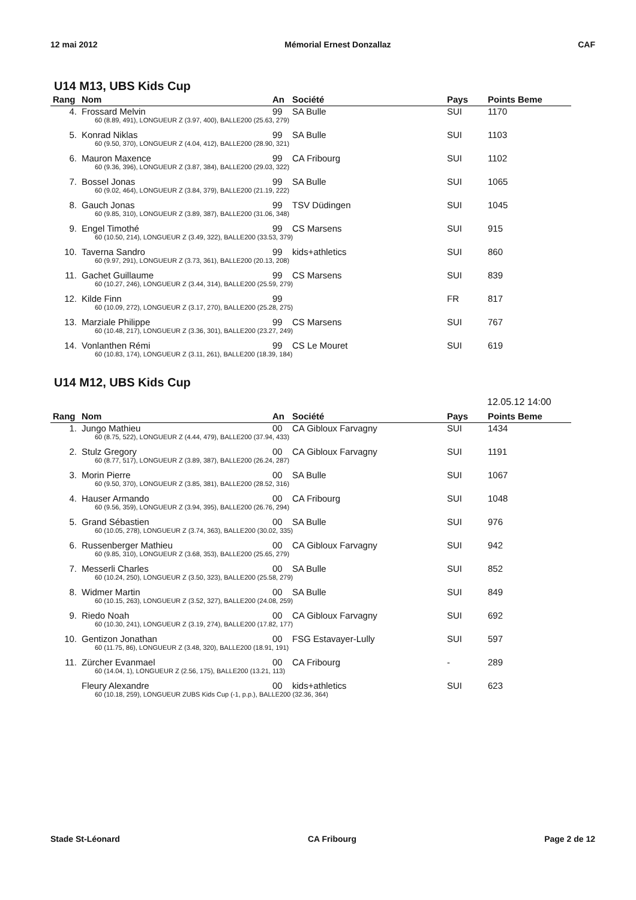12 mai 2012 Mémorial Ernest Donzallaz CAF
U14 M13, UBS Kids Cup
| Rang | Nom | An | Société | Pays | Points Beme |
| --- | --- | --- | --- | --- | --- |
| 4. | Frossard Melvin | 99 | SA Bulle | SUI | 1170 |
| | 60 (8.89, 491), LONGUEUR Z (3.97, 400), BALLE200 (25.63, 279) | | | | |
| 5. | Konrad Niklas | 99 | SA Bulle | SUI | 1103 |
| | 60 (9.50, 370), LONGUEUR Z (4.04, 412), BALLE200 (28.90, 321) | | | | |
| 6. | Mauron Maxence | 99 | CA Fribourg | SUI | 1102 |
| | 60 (9.36, 396), LONGUEUR Z (3.87, 384), BALLE200 (29.03, 322) | | | | |
| 7. | Bossel Jonas | 99 | SA Bulle | SUI | 1065 |
| | 60 (9.02, 464), LONGUEUR Z (3.84, 379), BALLE200 (21.19, 222) | | | | |
| 8. | Gauch Jonas | 99 | TSV Düdingen | SUI | 1045 |
| | 60 (9.85, 310), LONGUEUR Z (3.89, 387), BALLE200 (31.06, 348) | | | | |
| 9. | Engel Timothé | 99 | CS Marsens | SUI | 915 |
| | 60 (10.50, 214), LONGUEUR Z (3.49, 322), BALLE200 (33.53, 379) | | | | |
| 10. | Taverna Sandro | 99 | kids+athletics | SUI | 860 |
| | 60 (9.97, 291), LONGUEUR Z (3.73, 361), BALLE200 (20.13, 208) | | | | |
| 11. | Gachet Guillaume | 99 | CS Marsens | SUI | 839 |
| | 60 (10.27, 246), LONGUEUR Z (3.44, 314), BALLE200 (25.59, 279) | | | | |
| 12. | Kilde Finn | 99 | | FR | 817 |
| | 60 (10.09, 272), LONGUEUR Z (3.17, 270), BALLE200 (25.28, 275) | | | | |
| 13. | Marziale Philippe | 99 | CS Marsens | SUI | 767 |
| | 60 (10.48, 217), LONGUEUR Z (3.36, 301), BALLE200 (23.27, 249) | | | | |
| 14. | Vonlanthen Rémi | 99 | CS Le Mouret | SUI | 619 |
| | 60 (10.83, 174), LONGUEUR Z (3.11, 261), BALLE200 (18.39, 184) | | | | |
U14 M12, UBS Kids Cup
12.05.12 14:00
| Rang | Nom | An | Société | Pays | Points Beme |
| --- | --- | --- | --- | --- | --- |
| 1. | Jungo Mathieu | 00 | CA Gibloux Farvagny | SUI | 1434 |
| | 60 (8.75, 522), LONGUEUR Z (4.44, 479), BALLE200 (37.94, 433) | | | | |
| 2. | Stulz Gregory | 00 | CA Gibloux Farvagny | SUI | 1191 |
| | 60 (8.77, 517), LONGUEUR Z (3.89, 387), BALLE200 (26.24, 287) | | | | |
| 3. | Morin Pierre | 00 | SA Bulle | SUI | 1067 |
| | 60 (9.50, 370), LONGUEUR Z (3.85, 381), BALLE200 (28.52, 316) | | | | |
| 4. | Hauser Armando | 00 | CA Fribourg | SUI | 1048 |
| | 60 (9.56, 359), LONGUEUR Z (3.94, 395), BALLE200 (26.76, 294) | | | | |
| 5. | Grand Sébastien | 00 | SA Bulle | SUI | 976 |
| | 60 (10.05, 278), LONGUEUR Z (3.74, 363), BALLE200 (30.02, 335) | | | | |
| 6. | Russenberger Mathieu | 00 | CA Gibloux Farvagny | SUI | 942 |
| | 60 (9.85, 310), LONGUEUR Z (3.68, 353), BALLE200 (25.65, 279) | | | | |
| 7. | Messerli Charles | 00 | SA Bulle | SUI | 852 |
| | 60 (10.24, 250), LONGUEUR Z (3.50, 323), BALLE200 (25.58, 279) | | | | |
| 8. | Widmer Martin | 00 | SA Bulle | SUI | 849 |
| | 60 (10.15, 263), LONGUEUR Z (3.52, 327), BALLE200 (24.08, 259) | | | | |
| 9. | Riedo Noah | 00 | CA Gibloux Farvagny | SUI | 692 |
| | 60 (10.30, 241), LONGUEUR Z (3.19, 274), BALLE200 (17.82, 177) | | | | |
| 10. | Gentizon Jonathan | 00 | FSG Estavayer-Lully | SUI | 597 |
| | 60 (11.75, 86), LONGUEUR Z (3.48, 320), BALLE200 (18.91, 191) | | | | |
| 11. | Zürcher Evanmael | 00 | CA Fribourg | - | 289 |
| | 60 (14.04, 1), LONGUEUR Z (2.56, 175), BALLE200 (13.21, 113) | | | | |
| | Fleury Alexandre | 00 | kids+athletics | SUI | 623 |
| | 60 (10.18, 259), LONGUEUR ZUBS Kids Cup (-1, p.p.), BALLE200 (32.36, 364) | | | | |
Stade St-Léonard CA Fribourg Page 2 de 12